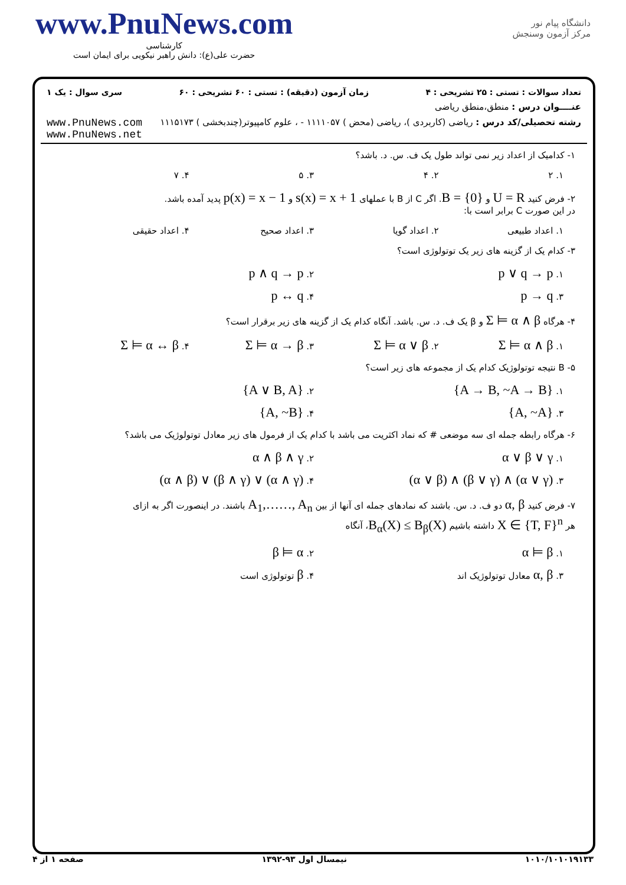www.PnuNews.com
کارشناسی
حضرت علی(ع): دانش راهبر نیکویی برای ایمان است
دانشگاه پیام نور
مرکز آزمون وسنجش
تعداد سوالات : تستی : ۲۵ تشریحی : ۴ زمان آزمون (دقیقه) : تستی : ۶۰ تشریحی : ۶۰ سری سوال : یک ۱
عنــــوان درس : منطق،منطق ریاضی
رشته تحصیلی/کد درس : ریاضی (کاربردی )، ریاضی (محض ) ۱۱۱۱۰۵۷ - ، علوم کامپیوتر(چندبخشی ) ۱۱۱۵۱۷۳ www.PnuNews.com
www.PnuNews.net
۱- کدامیک از اعداد زیر نمی تواند طول یک ف. س. د. باشد؟
۱. ۲ ۲. ۴ ۳. ۵ ۴. ۷
۲- فرض کنید U = R و B = {0}. اگر C از B با عملهای s(x) = x + 1 و p(x) = x − 1 پدید آمده باشد.
در این صورت C برابر است با:
۱. اعداد طبیعی ۲. اعداد گویا ۳. اعداد صحیح ۴. اعداد حقیقی
۳- کدام یک از گزینه های زیر یک توتولوژی است؟
۱. p ∨ q → p
۲. p ∧ q → p
۳. p → q
۴. p ↔ q
۴- هرگاه Σ ⊨ α ∧ β و β یک ف. د. س. باشد. آنگاه کدام یک از گزینه های زیر برقرار است؟
۱. Σ ⊨ α ∧ β
۲. Σ ⊨ α ∨ β
۳. Σ ⊨ α → β
۴. Σ ⊨ α ↔ β
۵- B نتیجه توتولوژیک کدام یک از مجموعه های زیر است؟
۱. {A → B, ~A → B}
۲. {A ∨ B, A}
۳. {A, ~A}
۴. {A, ~B}
۶- هرگاه رابطه جمله ای سه موضعی # که نماد اکثریت می باشد با کدام یک از فرمول های زیر معادل توتولوژیک می باشد؟
۱. α ∨ β ∨ γ
۲. α ∧ β ∧ γ
۳. (α ∨ β) ∧ (β ∨ γ) ∧ (α ∨ γ)
۴. (α ∧ β) ∨ (β ∧ γ) ∨ (α ∧ γ)
۷- فرض کنید α, β دو ف. د. س. باشند که نمادهای جمله ای آنها از بین A<sub>1</sub>,……, A<sub>n</sub> باشند. در اینصورت اگر به ازای
هر X ∈ {T, F}<sup>n</sup> داشته باشیم B<sub>α</sub>(X) ≤ B<sub>β</sub>(X)، آنگاه
۱. α ⊨ β
۲. β ⊨ α
۳. α, β معادل توتولوژیک اند ۴. β توتولوژی است
۱۰۱۰/۱۰۱۰۱۹۱۳۳ نیمسال اول ۹۳-۱۳۹۲ صفحه ۱ از ۴